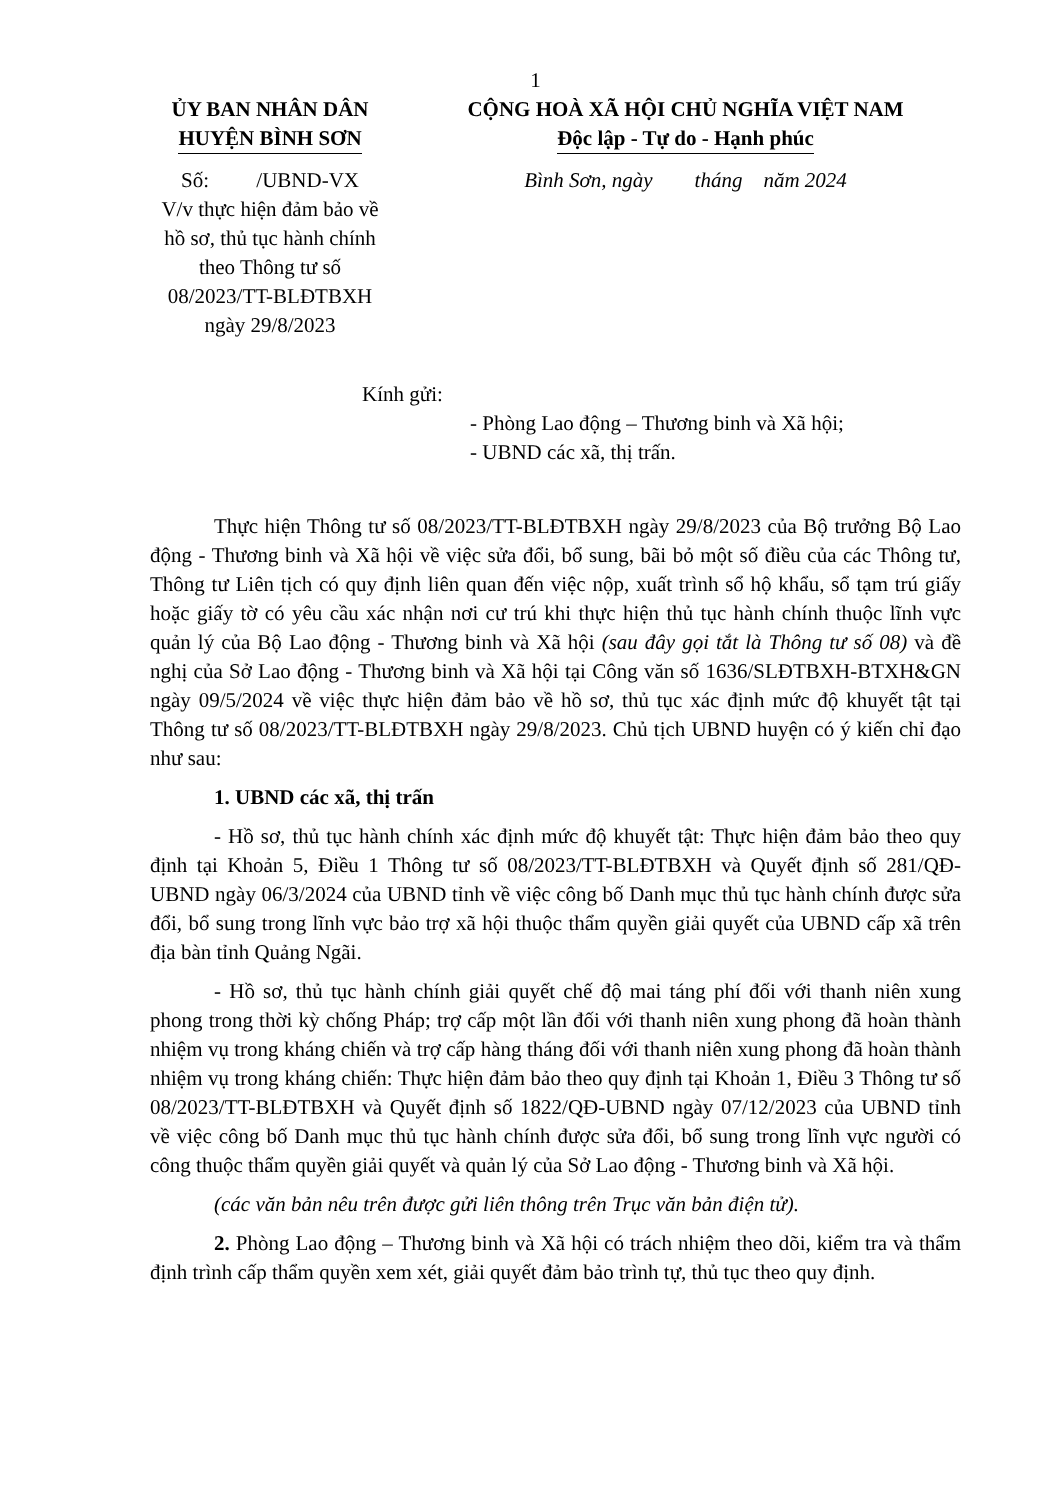1
ỦY BAN NHÂN DÂN
HUYỆN BÌNH SƠN
Số: /UBND-VX
V/v thực hiện đảm bảo về hồ sơ, thủ tục hành chính theo Thông tư số 08/2023/TT-BLĐTBXH ngày 29/8/2023
CỘNG HOÀ XÃ HỘI CHỦ NGHĨA VIỆT NAM
Độc lập - Tự do - Hạnh phúc
Bình Sơn, ngày tháng năm 2024
Kính gửi:
- Phòng Lao động – Thương binh và Xã hội;
- UBND các xã, thị trấn.
Thực hiện Thông tư số 08/2023/TT-BLĐTBXH ngày 29/8/2023 của Bộ trưởng Bộ Lao động - Thương binh và Xã hội về việc sửa đổi, bổ sung, bãi bỏ một số điều của các Thông tư, Thông tư Liên tịch có quy định liên quan đến việc nộp, xuất trình sổ hộ khẩu, sổ tạm trú giấy hoặc giấy tờ có yêu cầu xác nhận nơi cư trú khi thực hiện thủ tục hành chính thuộc lĩnh vực quản lý của Bộ Lao động - Thương binh và Xã hội (sau đây gọi tắt là Thông tư số 08) và đề nghị của Sở Lao động - Thương binh và Xã hội tại Công văn số 1636/SLĐTBXH-BTXH&GN ngày 09/5/2024 về việc thực hiện đảm bảo về hồ sơ, thủ tục xác định mức độ khuyết tật tại Thông tư số 08/2023/TT-BLĐTBXH ngày 29/8/2023. Chủ tịch UBND huyện có ý kiến chỉ đạo như sau:
1. UBND các xã, thị trấn
- Hồ sơ, thủ tục hành chính xác định mức độ khuyết tật: Thực hiện đảm bảo theo quy định tại Khoản 5, Điều 1 Thông tư số 08/2023/TT-BLĐTBXH và Quyết định số 281/QĐ-UBND ngày 06/3/2024 của UBND tỉnh về việc công bố Danh mục thủ tục hành chính được sửa đổi, bổ sung trong lĩnh vực bảo trợ xã hội thuộc thẩm quyền giải quyết của UBND cấp xã trên địa bàn tỉnh Quảng Ngãi.
- Hồ sơ, thủ tục hành chính giải quyết chế độ mai táng phí đối với thanh niên xung phong trong thời kỳ chống Pháp; trợ cấp một lần đối với thanh niên xung phong đã hoàn thành nhiệm vụ trong kháng chiến và trợ cấp hàng tháng đối với thanh niên xung phong đã hoàn thành nhiệm vụ trong kháng chiến: Thực hiện đảm bảo theo quy định tại Khoản 1, Điều 3 Thông tư số 08/2023/TT-BLĐTBXH và Quyết định số 1822/QĐ-UBND ngày 07/12/2023 của UBND tỉnh về việc công bố Danh mục thủ tục hành chính được sửa đổi, bổ sung trong lĩnh vực người có công thuộc thẩm quyền giải quyết và quản lý của Sở Lao động - Thương binh và Xã hội.
(các văn bản nêu trên được gửi liên thông trên Trục văn bản điện tử).
2. Phòng Lao động – Thương binh và Xã hội có trách nhiệm theo dõi, kiểm tra và thẩm định trình cấp thẩm quyền xem xét, giải quyết đảm bảo trình tự, thủ tục theo quy định.